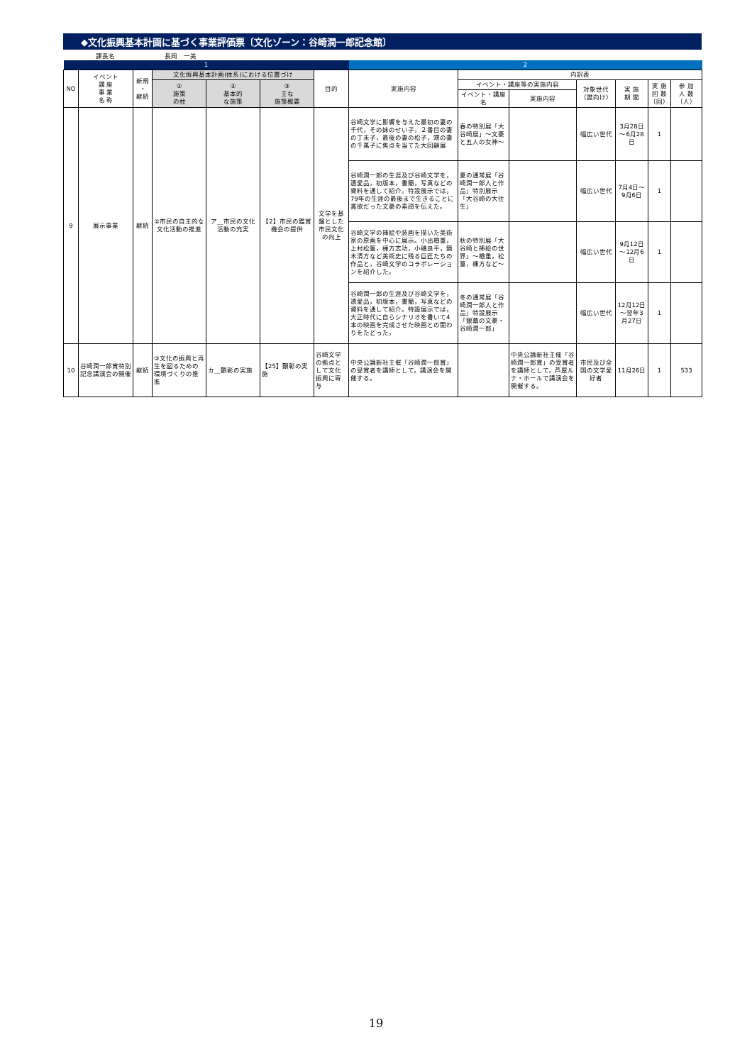◆文化振興基本計画に基づく事業評価票〔文化ゾーン：谷崎潤一郎記念館〕
課長名 長岡　一美
| 1 | | | | | | | 2 | | | | | | |
| NO | イベント 講 座 事 業 名 称 | 新規 ・ 継続 | 文化振興基本計画(体系)における位置づけ | | | 目的 | 実施内容 | 内訳表 | | | | | |
| | | | ① 施策 の柱 | ② 基本的 な施策 | ③ 主な 施策概要 | | | イベント・講座等の実施内容 | | 対象世代 （誰向け） | 実 施 期 間 | 実 施 回 数 （回） | 参 加 人 数 （人） |
| | | | | | | | | イベント・講座名 | 実施内容 | | | | |
| 9 | 展示事業 | 継続 | ①市民の自主的な文化活動の推進 | ア＿市民の文化活動の充実 | 【2】市民の鑑賞機会の提供 | 文学を基盤とした市民文化の向上 | 谷崎文学に影響を与えた最初の妻の千代，その妹のせい子，２番目の妻の丁未子，最後の妻の松子，甥の妻の千萬子に焦点を当てた大回顧展 | 春の特別展「大谷崎展」～文豪と五人の女神～ | | 幅広い世代 | 3月28日～6月28日 | 1 | |
| | | | | | | | 谷崎潤一郎の生涯及び谷崎文学を，遺愛品，初版本，書簡，写真などの資料を通して紹介。特設展示では，79年の生涯の最後まで生きることに貪欲だった文豪の素顔を伝えた。 | 夏の通常展「谷崎潤一郎人と作品」特別展示「大谷崎の大往生」 | | 幅広い世代 | 7月4日～9月6日 | 1 | |
| | | | | | | | 谷崎文学の挿絵や装画を描いた美術家の原画を中心に展示。小出楢重，上村松篁，棟方志功，小磯良平，鏑木清方など美術史に残る巨匠たちの作品と，谷崎文学のコラボレーションを紹介した。 | 秋の特別展「大谷崎と挿絵の世界」～楢重，松篁，棟方など～ | | 幅広い世代 | 9月12日～12月6日 | 1 | |
| | | | | | | | 谷崎潤一郎の生涯及び谷崎文学を，遺愛品，初版本，書簡，写真などの資料を通して紹介。特設展示では，大正時代に自らシナリオを書いて4本の映画を完成させた映画との関わりをたどった。 | 冬の通常展「谷崎潤一郎人と作品」特設展示「銀幕の文豪・谷崎潤一郎」 | | 幅広い世代 | 12月12日～翌年3月27日 | 1 | |
| 10 | 谷崎潤一郎賞特別記念講演会の開催 | 継続 | ③文化の振興と再生を図るための環境づくりの推進 | カ＿顕彰の実施 | 【25】顕彰の実施 | 谷崎文学の拠点として文化振興に寄与 | 中央公論新社主催「谷崎潤一郎賞」の受賞者を講師として，講演会を開催する。 | | 中央公論新社主催「谷崎潤一郎賞」の受賞者を講師として，芦屋ルナ・ホールで講演会を開催する。 | 市民及び全国の文学愛好者 | 11月26日 | 1 | 533 |
19